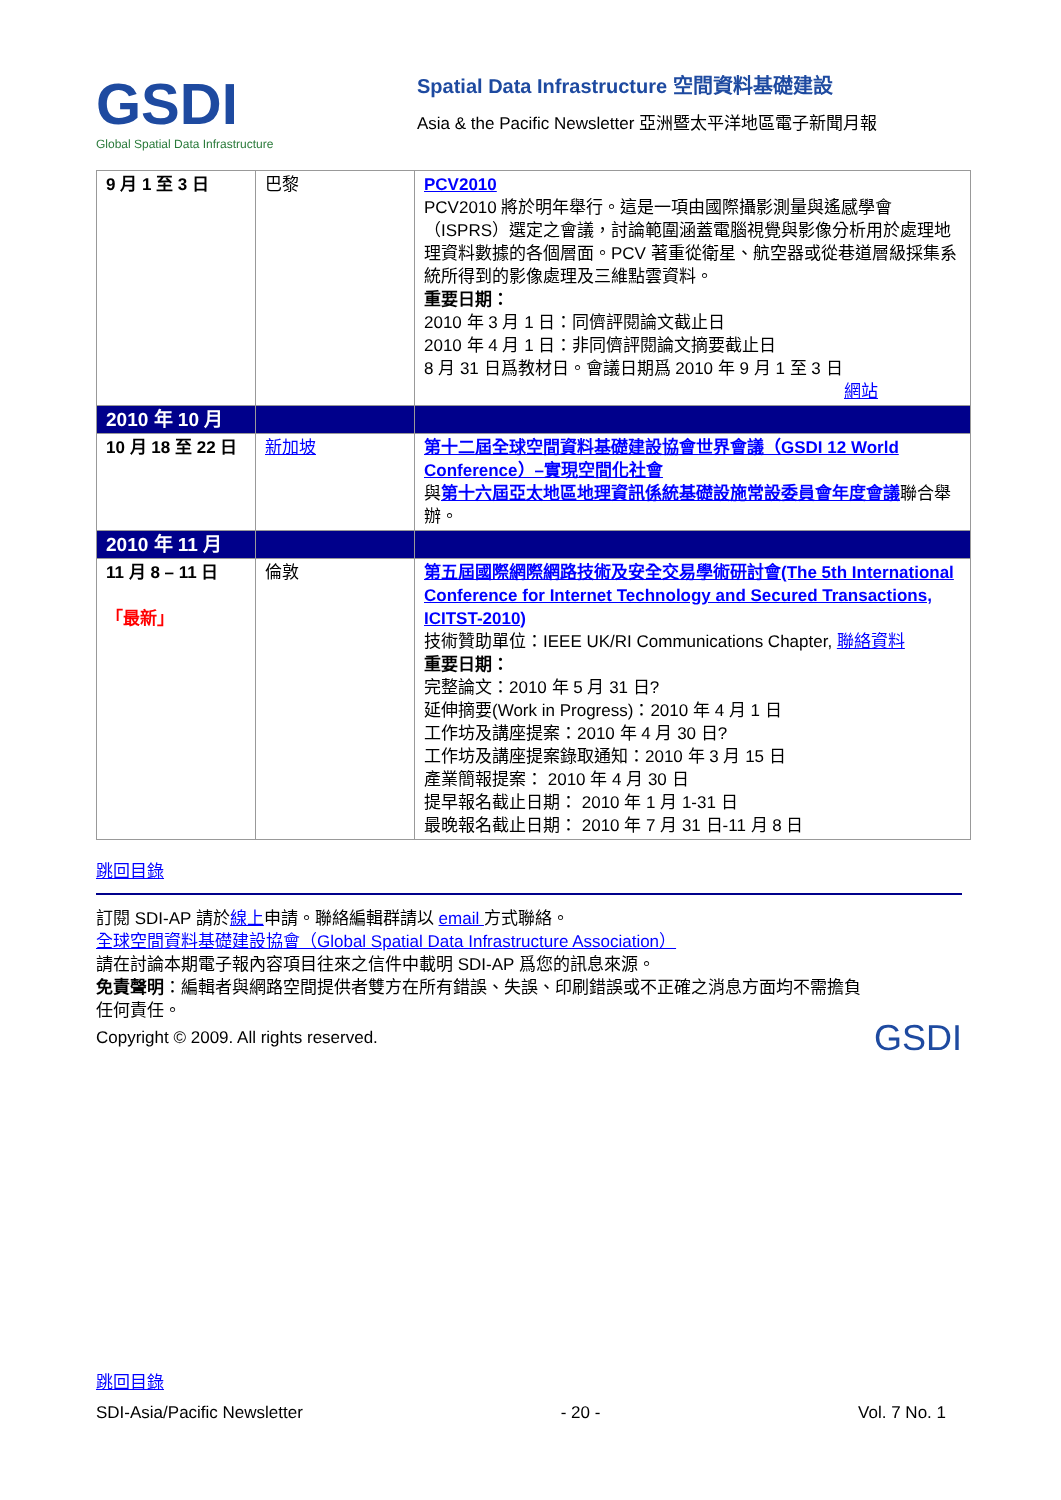GSDI
Global Spatial Data Infrastructure
Spatial Data Infrastructure 空間資料基礎建設
Asia & the Pacific Newsletter 亞洲暨太平洋地區電子新聞月報
| 9 月 1 至 3 日 | 巴黎 | PCV2010 PCV2010 將於明年舉行。這是一項由國際攝影測量與遙感學會（ISPRS）選定之會議，討論範圍涵蓋電腦視覺與影像分析用於處理地理資料數據的各個層面。PCV 著重從衛星、航空器或從巷道層級採集系統所得到的影像處理及三維點雲資料。 重要日期： 2010 年 3 月 1 日：同儕評閱論文截止日 2010 年 4 月 1 日：非同儕評閱論文摘要截止日 8 月 31 日爲教材日。會議日期爲 2010 年 9 月 1 至 3 日 網站 |
| 2010 年 10 月 | | |
| 10 月 18 至 22 日 | 新加坡 | 第十二屆全球空間資料基礎建設協會世界會議（GSDI 12 World Conference）–實現空間化社會 與 第十六屆亞太地區地理資訊係統基礎設施常設委員會年度會議 聯合舉辦。 |
| 2010 年 11 月 | | |
| 11 月 8 – 11 日 「最新」 | 倫敦 | 第五屆國際網際網路技術及安全交易學術研討會(The 5th International Conference for Internet Technology and Secured Transactions, ICITST-2010) 技術贊助單位：IEEE UK/RI Communications Chapter, 聯絡資料 重要日期： 完整論文：2010 年 5 月 31 日? 延伸摘要(Work in Progress)：2010 年 4 月 1 日 工作坊及講座提案：2010 年 4 月 30 日? 工作坊及講座提案錄取通知：2010 年 3 月 15 日 產業簡報提案： 2010 年 4 月 30 日 提早報名截止日期： 2010 年 1 月 1-31 日 最晚報名截止日期： 2010 年 7 月 31 日-11 月 8 日 |
跳回目錄
訂閱 SDI-AP 請於線上申請。聯絡編輯群請以 email 方式聯絡。
全球空間資料基礎建設協會（Global Spatial Data Infrastructure Association）
請在討論本期電子報內容項目往來之信件中載明 SDI-AP 爲您的訊息來源。
免責聲明：編輯者與網路空間提供者雙方在所有錯誤、失誤、印刷錯誤或不正確之消息方面均不需擔負任何責任。
Copyright © 2009. All rights reserved.
GSDI
跳回目錄
SDI-Asia/Pacific Newsletter - 20 - Vol. 7 No. 1